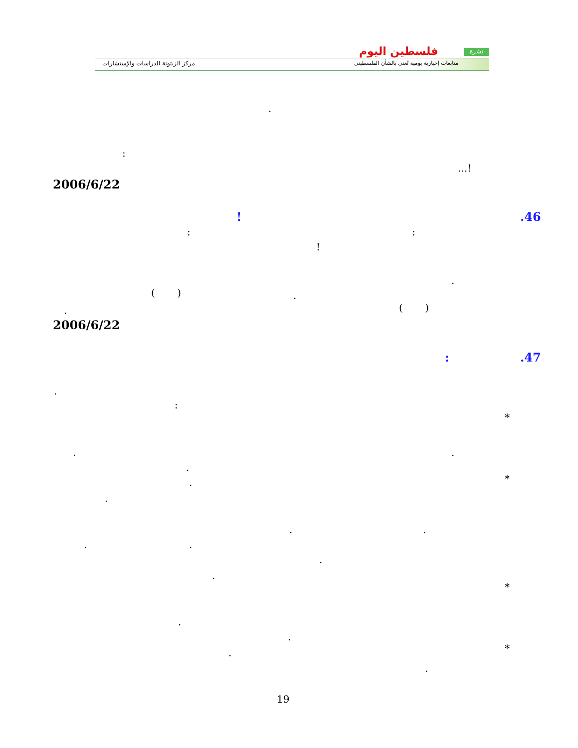نشرة
فلسطين اليوم
متابعات إخبارية يومية تُعنى بالشأن الفلسطيني
مركز الزيتونة للدراسات والإستشارات
.
:
...!
2006/6/22
.46
!
:
:
!
.
( ) .
( )
.
2006/6/22
.47
:
.
:
*
.
.
.
*
.
.
.
.
.
.
.
.
*
.
.
*
.
.
19